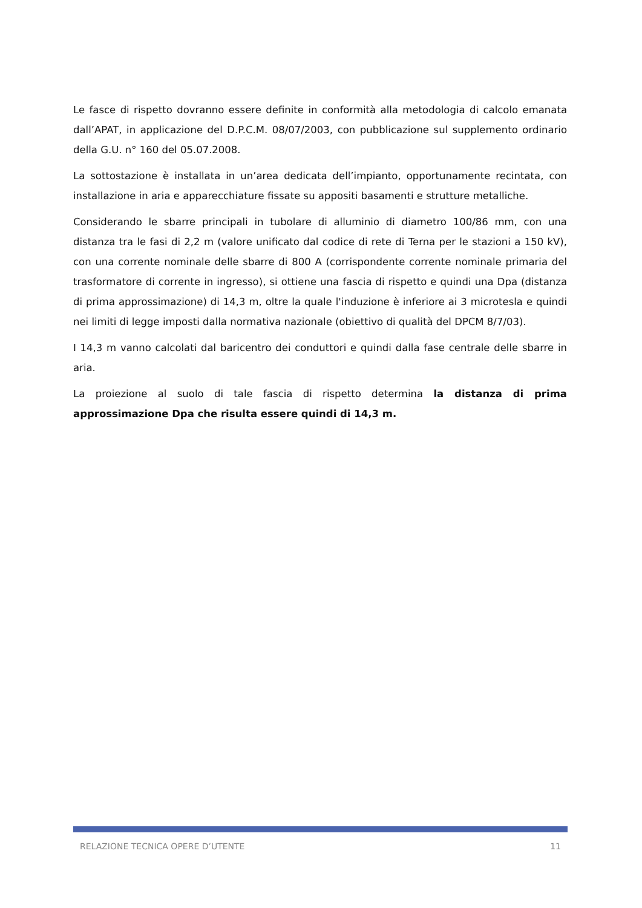Le fasce di rispetto dovranno essere definite in conformità alla metodologia di calcolo emanata dall’APAT, in applicazione del D.P.C.M. 08/07/2003, con pubblicazione sul supplemento ordinario della G.U. n° 160 del 05.07.2008.
La sottostazione è installata in un’area dedicata dell’impianto, opportunamente recintata, con installazione in aria e apparecchiature fissate su appositi basamenti e strutture metalliche.
Considerando le sbarre principali in tubolare di alluminio di diametro 100/86 mm, con una distanza tra le fasi di 2,2 m (valore unificato dal codice di rete di Terna per le stazioni a 150 kV), con una corrente nominale delle sbarre di 800 A (corrispondente corrente nominale primaria del trasformatore di corrente in ingresso), si ottiene una fascia di rispetto e quindi una Dpa (distanza di prima approssimazione) di 14,3 m, oltre la quale l'induzione è inferiore ai 3 microtesla e quindi nei limiti di legge imposti dalla normativa nazionale (obiettivo di qualità del DPCM 8/7/03).
I 14,3 m vanno calcolati dal baricentro dei conduttori e quindi dalla fase centrale delle sbarre in aria.
La proiezione al suolo di tale fascia di rispetto determina la distanza di prima approssimazione Dpa che risulta essere quindi di 14,3 m.
RELAZIONE TECNICA OPERE D’UTENTE 11